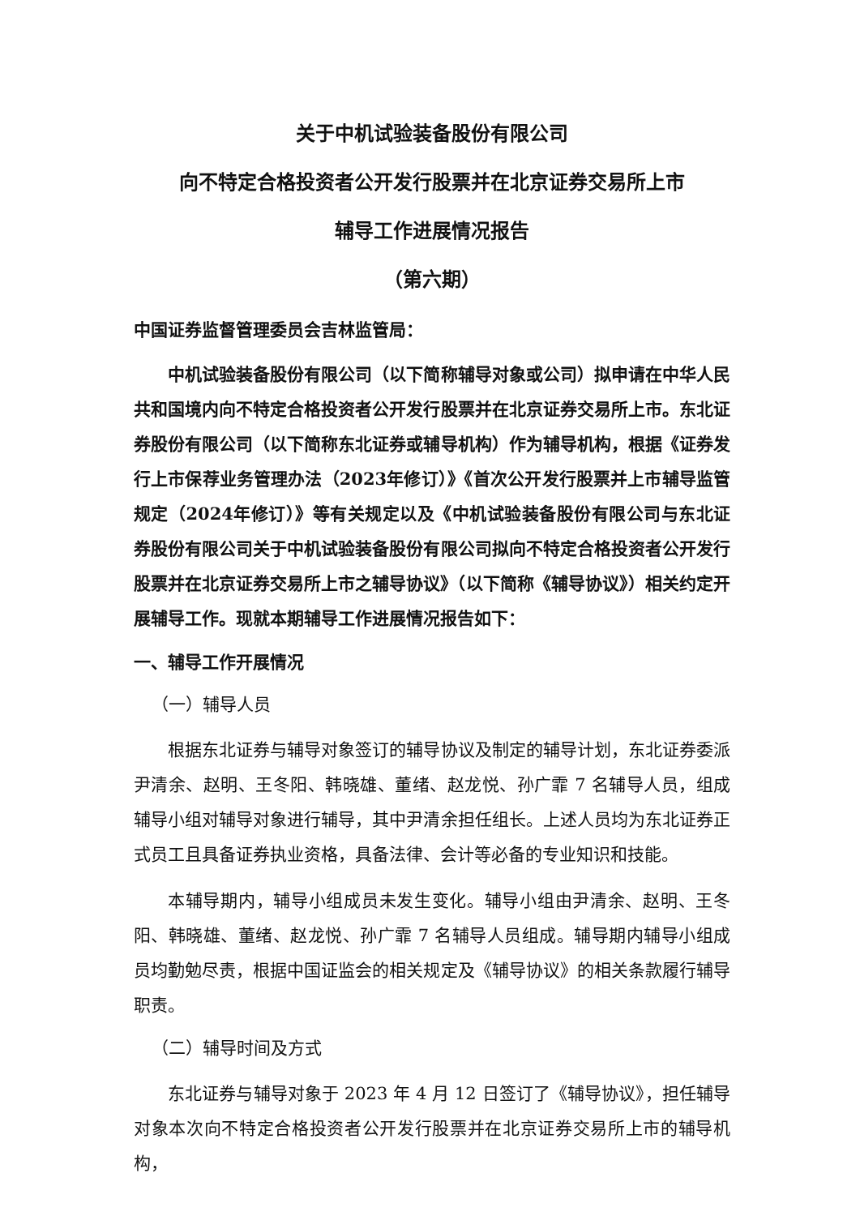关于中机试验装备股份有限公司
向不特定合格投资者公开发行股票并在北京证券交易所上市
辅导工作进展情况报告
（第六期）
中国证券监督管理委员会吉林监管局：
中机试验装备股份有限公司（以下简称辅导对象或公司）拟申请在中华人民共和国境内向不特定合格投资者公开发行股票并在北京证券交易所上市。东北证券股份有限公司（以下简称东北证券或辅导机构）作为辅导机构，根据《证券发行上市保荐业务管理办法（2023年修订）》《首次公开发行股票并上市辅导监管规定（2024年修订）》等有关规定以及《中机试验装备股份有限公司与东北证券股份有限公司关于中机试验装备股份有限公司拟向不特定合格投资者公开发行股票并在北京证券交易所上市之辅导协议》（以下简称《辅导协议》）相关约定开展辅导工作。现就本期辅导工作进展情况报告如下：
一、辅导工作开展情况
（一）辅导人员
根据东北证券与辅导对象签订的辅导协议及制定的辅导计划，东北证券委派尹清余、赵明、王冬阳、韩晓雄、董绪、赵龙悦、孙广霏 7 名辅导人员，组成辅导小组对辅导对象进行辅导，其中尹清余担任组长。上述人员均为东北证券正式员工且具备证券执业资格，具备法律、会计等必备的专业知识和技能。
本辅导期内，辅导小组成员未发生变化。辅导小组由尹清余、赵明、王冬阳、韩晓雄、董绪、赵龙悦、孙广霏 7 名辅导人员组成。辅导期内辅导小组成员均勤勉尽责，根据中国证监会的相关规定及《辅导协议》的相关条款履行辅导职责。
（二）辅导时间及方式
东北证券与辅导对象于 2023 年 4 月 12 日签订了《辅导协议》，担任辅导对象本次向不特定合格投资者公开发行股票并在北京证券交易所上市的辅导机构，